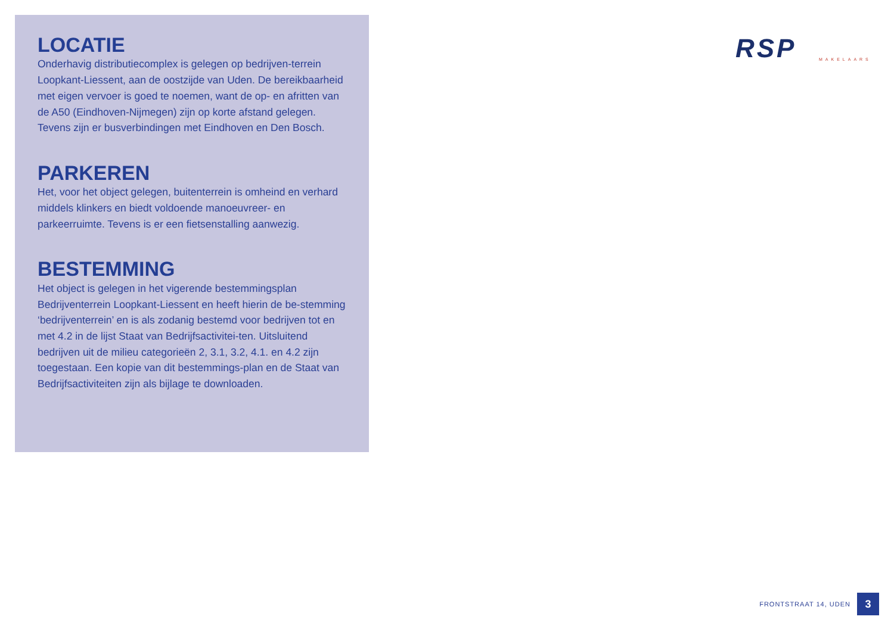LOCATIE
Onderhavig distributiecomplex is gelegen op bedrijven-terrein Loopkant-Liessent, aan de oostzijde van Uden. De bereikbaarheid met eigen vervoer is goed te noemen, want de op- en afritten van de A50 (Eindhoven-Nijmegen) zijn op korte afstand gelegen. Tevens zijn er busverbindingen met Eindhoven en Den Bosch.
PARKEREN
Het, voor het object gelegen, buitenterrein is omheind en verhard middels klinkers en biedt voldoende manoeuvreer- en parkeerruimte. Tevens is er een fietsenstalling aanwezig.
BESTEMMING
Het object is gelegen in het vigerende bestemmingsplan Bedrijventerrein Loopkant-Liessent en heeft hierin de be-stemming ‘bedrijventerrein’ en is als zodanig bestemd voor bedrijven tot en met 4.2 in de lijst Staat van Bedrijfsactivitei-ten. Uitsluitend bedrijven uit de milieu categorieën 2, 3.1, 3.2, 4.1. en 4.2 zijn toegestaan. Een kopie van dit bestemmings-plan en de Staat van Bedrijfsactiviteiten zijn als bijlage te downloaden.
RSP
MAKELAARS
FRONTSTRAAT 14, UDEN
3